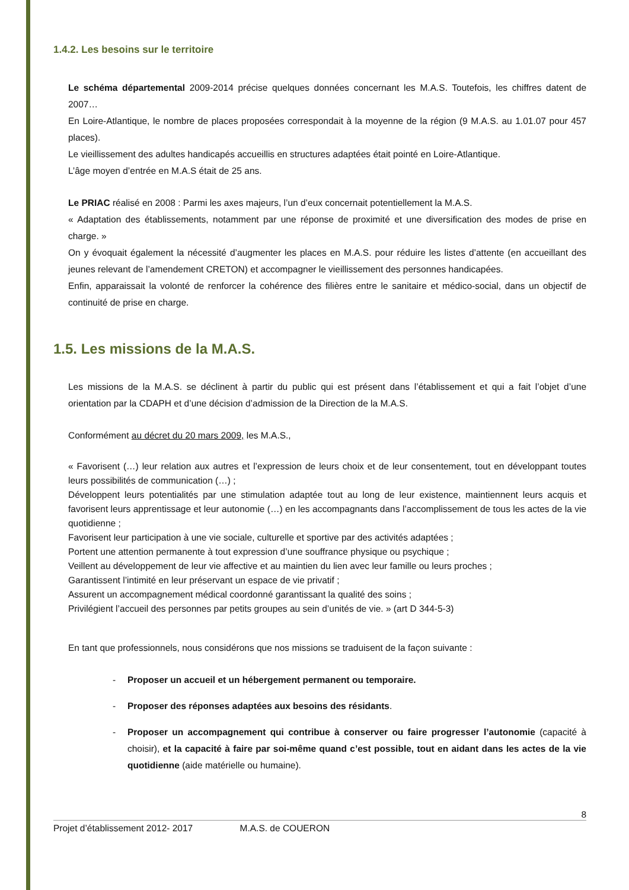1.4.2. Les besoins sur le territoire
Le schéma départemental 2009-2014 précise quelques données concernant les M.A.S. Toutefois, les chiffres datent de 2007…
En Loire-Atlantique, le nombre de places proposées correspondait à la moyenne de la région (9 M.A.S. au 1.01.07 pour 457 places).
Le vieillissement des adultes handicapés accueillis en structures adaptées était pointé en Loire-Atlantique.
L’âge moyen d’entrée en M.A.S était de 25 ans.
Le PRIAC réalisé en 2008 : Parmi les axes majeurs, l’un d’eux concernait potentiellement la M.A.S.
« Adaptation des établissements, notamment par une réponse de proximité et une diversification des modes de prise en charge. »
On y évoquait également la nécessité d’augmenter les places en M.A.S. pour réduire les listes d’attente (en accueillant des jeunes relevant de l’amendement CRETON) et accompagner le vieillissement des personnes handicapées.
Enfin, apparaissait la volonté de renforcer la cohérence des filières entre le sanitaire et médico-social, dans un objectif de continuité de prise en charge.
1.5. Les missions de la M.A.S.
Les missions de la M.A.S. se déclinent à partir du public qui est présent dans l’établissement et qui a fait l’objet d’une orientation par la CDAPH et d’une décision d’admission de la Direction de la M.A.S.
Conformément au décret du 20 mars 2009, les M.A.S.,
« Favorisent (…) leur relation aux autres et l’expression de leurs choix et de leur consentement, tout en développant toutes leurs possibilités de communication (…) ;
Développent leurs potentialités par une stimulation adaptée tout au long de leur existence, maintiennent leurs acquis et favorisent leurs apprentissage et leur autonomie (…) en les accompagnants dans l’accomplissement de tous les actes de la vie quotidienne ;
Favorisent leur participation à une vie sociale, culturelle et sportive par des activités adaptées ;
Portent une attention permanente à tout expression d’une souffrance physique ou psychique ;
Veillent au développement de leur vie affective et au maintien du lien avec leur famille ou leurs proches ;
Garantissent l’intimité en leur préservant un espace de vie privatif ;
Assurent un accompagnement médical coordonné garantissant la qualité des soins ;
Privilégient l’accueil des personnes par petits groupes au sein d’unités de vie. » (art D 344-5-3)
En tant que professionnels, nous considérons que nos missions se traduisent de la façon suivante :
- Proposer un accueil et un hébergement permanent ou temporaire.
- Proposer des réponses adaptées aux besoins des résidants.
- Proposer un accompagnement qui contribue à conserver ou faire progresser l’autonomie (capacité à choisir), et la capacité à faire par soi-même quand c’est possible, tout en aidant dans les actes de la vie quotidienne (aide matérielle ou humaine).
8
Projet d’établissement 2012- 2017 M.A.S. de COUERON